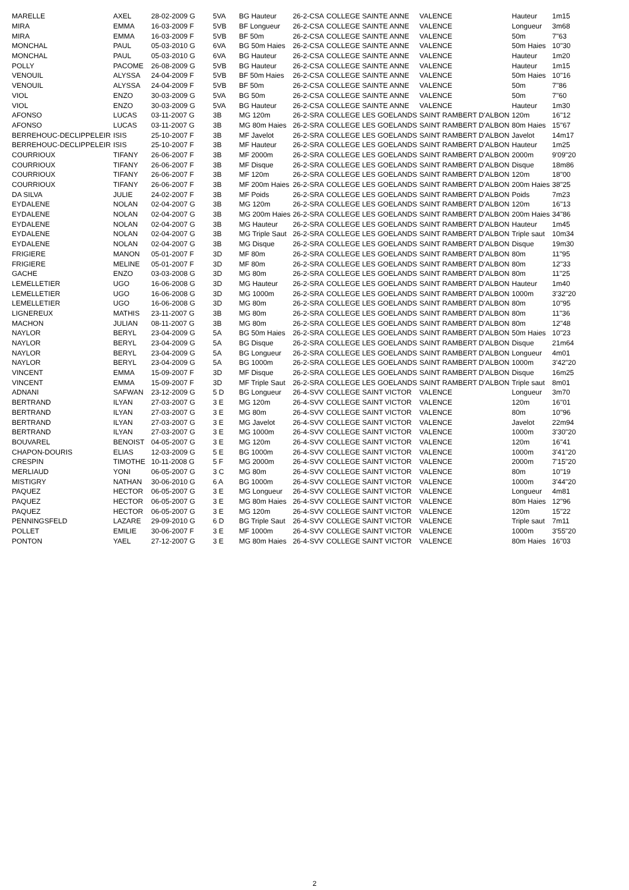| MARELLE | AXEL | 28-02-2009 G | 5VA | BG Hauteur | 26-2-CSA | COLLEGE SAINTE ANNE | VALENCE | Hauteur | 1m15 |
| MIRA | EMMA | 16-03-2009 F | 5VB | BF Longueur | 26-2-CSA | COLLEGE SAINTE ANNE | VALENCE | Longueur | 3m68 |
| MIRA | EMMA | 16-03-2009 F | 5VB | BF 50m | 26-2-CSA | COLLEGE SAINTE ANNE | VALENCE | 50m | 7"63 |
| MONCHAL | PAUL | 05-03-2010 G | 6VA | BG 50m Haies | 26-2-CSA | COLLEGE SAINTE ANNE | VALENCE | 50m Haies | 10"30 |
| MONCHAL | PAUL | 05-03-2010 G | 6VA | BG Hauteur | 26-2-CSA | COLLEGE SAINTE ANNE | VALENCE | Hauteur | 1m20 |
| POLLY | PACOME | 26-08-2009 G | 5VB | BG Hauteur | 26-2-CSA | COLLEGE SAINTE ANNE | VALENCE | Hauteur | 1m15 |
| VENOUIL | ALYSSA | 24-04-2009 F | 5VB | BF 50m Haies | 26-2-CSA | COLLEGE SAINTE ANNE | VALENCE | 50m Haies | 10"16 |
| VENOUIL | ALYSSA | 24-04-2009 F | 5VB | BF 50m | 26-2-CSA | COLLEGE SAINTE ANNE | VALENCE | 50m | 7"86 |
| VIOL | ENZO | 30-03-2009 G | 5VA | BG 50m | 26-2-CSA | COLLEGE SAINTE ANNE | VALENCE | 50m | 7"60 |
| VIOL | ENZO | 30-03-2009 G | 5VA | BG Hauteur | 26-2-CSA | COLLEGE SAINTE ANNE | VALENCE | Hauteur | 1m30 |
| AFONSO | LUCAS | 03-11-2007 G | 3B | MG 120m | 26-2-SRA | COLLEGE LES GOELANDS | SAINT RAMBERT D'ALBON | 120m | 16"12 |
| AFONSO | LUCAS | 03-11-2007 G | 3B | MG 80m Haies | 26-2-SRA | COLLEGE LES GOELANDS | SAINT RAMBERT D'ALBON | 80m Haies | 15"67 |
| BERREHOUC-DECLIPPELEIR | ISIS | 25-10-2007 F | 3B | MF Javelot | 26-2-SRA | COLLEGE LES GOELANDS | SAINT RAMBERT D'ALBON | Javelot | 14m17 |
| BERREHOUC-DECLIPPELEIR | ISIS | 25-10-2007 F | 3B | MF Hauteur | 26-2-SRA | COLLEGE LES GOELANDS | SAINT RAMBERT D'ALBON | Hauteur | 1m25 |
| COURRIOUX | TIFANY | 26-06-2007 F | 3B | MF 2000m | 26-2-SRA | COLLEGE LES GOELANDS | SAINT RAMBERT D'ALBON | 2000m | 9'09"20 |
| COURRIOUX | TIFANY | 26-06-2007 F | 3B | MF Disque | 26-2-SRA | COLLEGE LES GOELANDS | SAINT RAMBERT D'ALBON | Disque | 18m86 |
| COURRIOUX | TIFANY | 26-06-2007 F | 3B | MF 120m | 26-2-SRA | COLLEGE LES GOELANDS | SAINT RAMBERT D'ALBON | 120m | 18"00 |
| COURRIOUX | TIFANY | 26-06-2007 F | 3B | MF 200m Haies | 26-2-SRA | COLLEGE LES GOELANDS | SAINT RAMBERT D'ALBON | 200m Haies | 38"25 |
| DA SILVA | JULIE | 24-02-2007 F | 3B | MF Poids | 26-2-SRA | COLLEGE LES GOELANDS | SAINT RAMBERT D'ALBON | Poids | 7m23 |
| EYDALENE | NOLAN | 02-04-2007 G | 3B | MG 120m | 26-2-SRA | COLLEGE LES GOELANDS | SAINT RAMBERT D'ALBON | 120m | 16"13 |
| EYDALENE | NOLAN | 02-04-2007 G | 3B | MG 200m Haies | 26-2-SRA | COLLEGE LES GOELANDS | SAINT RAMBERT D'ALBON | 200m Haies | 34"86 |
| EYDALENE | NOLAN | 02-04-2007 G | 3B | MG Hauteur | 26-2-SRA | COLLEGE LES GOELANDS | SAINT RAMBERT D'ALBON | Hauteur | 1m45 |
| EYDALENE | NOLAN | 02-04-2007 G | 3B | MG Triple Saut | 26-2-SRA | COLLEGE LES GOELANDS | SAINT RAMBERT D'ALBON | Triple saut | 10m34 |
| EYDALENE | NOLAN | 02-04-2007 G | 3B | MG Disque | 26-2-SRA | COLLEGE LES GOELANDS | SAINT RAMBERT D'ALBON | Disque | 19m30 |
| FRIGIERE | MANON | 05-01-2007 F | 3D | MF 80m | 26-2-SRA | COLLEGE LES GOELANDS | SAINT RAMBERT D'ALBON | 80m | 11"95 |
| FRIGIERE | MELINE | 05-01-2007 F | 3D | MF 80m | 26-2-SRA | COLLEGE LES GOELANDS | SAINT RAMBERT D'ALBON | 80m | 12"33 |
| GACHE | ENZO | 03-03-2008 G | 3D | MG 80m | 26-2-SRA | COLLEGE LES GOELANDS | SAINT RAMBERT D'ALBON | 80m | 11"25 |
| LEMELLETIER | UGO | 16-06-2008 G | 3D | MG Hauteur | 26-2-SRA | COLLEGE LES GOELANDS | SAINT RAMBERT D'ALBON | Hauteur | 1m40 |
| LEMELLETIER | UGO | 16-06-2008 G | 3D | MG 1000m | 26-2-SRA | COLLEGE LES GOELANDS | SAINT RAMBERT D'ALBON | 1000m | 3'32"20 |
| LEMELLETIER | UGO | 16-06-2008 G | 3D | MG 80m | 26-2-SRA | COLLEGE LES GOELANDS | SAINT RAMBERT D'ALBON | 80m | 10"95 |
| LIGNEREUX | MATHIS | 23-11-2007 G | 3B | MG 80m | 26-2-SRA | COLLEGE LES GOELANDS | SAINT RAMBERT D'ALBON | 80m | 11"36 |
| MACHON | JULIAN | 08-11-2007 G | 3B | MG 80m | 26-2-SRA | COLLEGE LES GOELANDS | SAINT RAMBERT D'ALBON | 80m | 12"48 |
| NAYLOR | BERYL | 23-04-2009 G | 5A | BG 50m Haies | 26-2-SRA | COLLEGE LES GOELANDS | SAINT RAMBERT D'ALBON | 50m Haies | 10"23 |
| NAYLOR | BERYL | 23-04-2009 G | 5A | BG Disque | 26-2-SRA | COLLEGE LES GOELANDS | SAINT RAMBERT D'ALBON | Disque | 21m64 |
| NAYLOR | BERYL | 23-04-2009 G | 5A | BG Longueur | 26-2-SRA | COLLEGE LES GOELANDS | SAINT RAMBERT D'ALBON | Longueur | 4m01 |
| NAYLOR | BERYL | 23-04-2009 G | 5A | BG 1000m | 26-2-SRA | COLLEGE LES GOELANDS | SAINT RAMBERT D'ALBON | 1000m | 3'42"20 |
| VINCENT | EMMA | 15-09-2007 F | 3D | MF Disque | 26-2-SRA | COLLEGE LES GOELANDS | SAINT RAMBERT D'ALBON | Disque | 16m25 |
| VINCENT | EMMA | 15-09-2007 F | 3D | MF Triple Saut | 26-2-SRA | COLLEGE LES GOELANDS | SAINT RAMBERT D'ALBON | Triple saut | 8m01 |
| ADNANI | SAFWAN | 23-12-2009 G | 5 D | BG Longueur | 26-4-SVV | COLLEGE SAINT VICTOR | VALENCE | Longueur | 3m70 |
| BERTRAND | ILYAN | 27-03-2007 G | 3 E | MG 120m | 26-4-SVV | COLLEGE SAINT VICTOR | VALENCE | 120m | 16"01 |
| BERTRAND | ILYAN | 27-03-2007 G | 3 E | MG 80m | 26-4-SVV | COLLEGE SAINT VICTOR | VALENCE | 80m | 10"96 |
| BERTRAND | ILYAN | 27-03-2007 G | 3 E | MG Javelot | 26-4-SVV | COLLEGE SAINT VICTOR | VALENCE | Javelot | 22m94 |
| BERTRAND | ILYAN | 27-03-2007 G | 3 E | MG 1000m | 26-4-SVV | COLLEGE SAINT VICTOR | VALENCE | 1000m | 3'30"20 |
| BOUVAREL | BENOIST | 04-05-2007 G | 3 E | MG 120m | 26-4-SVV | COLLEGE SAINT VICTOR | VALENCE | 120m | 16"41 |
| CHAPON-DOURIS | ELIAS | 12-03-2009 G | 5 E | BG 1000m | 26-4-SVV | COLLEGE SAINT VICTOR | VALENCE | 1000m | 3'41"20 |
| CRESPIN | TIMOTHE | 10-11-2008 G | 5 F | MG 2000m | 26-4-SVV | COLLEGE SAINT VICTOR | VALENCE | 2000m | 7'15"20 |
| MERLIAUD | YONI | 06-05-2007 G | 3 C | MG 80m | 26-4-SVV | COLLEGE SAINT VICTOR | VALENCE | 80m | 10"19 |
| MISTIGRY | NATHAN | 30-06-2010 G | 6 A | BG 1000m | 26-4-SVV | COLLEGE SAINT VICTOR | VALENCE | 1000m | 3'44"20 |
| PAQUEZ | HECTOR | 06-05-2007 G | 3 E | MG Longueur | 26-4-SVV | COLLEGE SAINT VICTOR | VALENCE | Longueur | 4m81 |
| PAQUEZ | HECTOR | 06-05-2007 G | 3 E | MG 80m Haies | 26-4-SVV | COLLEGE SAINT VICTOR | VALENCE | 80m Haies | 12"96 |
| PAQUEZ | HECTOR | 06-05-2007 G | 3 E | MG 120m | 26-4-SVV | COLLEGE SAINT VICTOR | VALENCE | 120m | 15"22 |
| PENNINGSFELD | LAZARE | 29-09-2010 G | 6 D | BG Triple Saut | 26-4-SVV | COLLEGE SAINT VICTOR | VALENCE | Triple saut | 7m11 |
| POLLET | EMILIE | 30-06-2007 F | 3 E | MF 1000m | 26-4-SVV | COLLEGE SAINT VICTOR | VALENCE | 1000m | 3'55"20 |
| PONTON | YAEL | 27-12-2007 G | 3 E | MG 80m Haies | 26-4-SVV | COLLEGE SAINT VICTOR | VALENCE | 80m Haies | 16"03 |
2